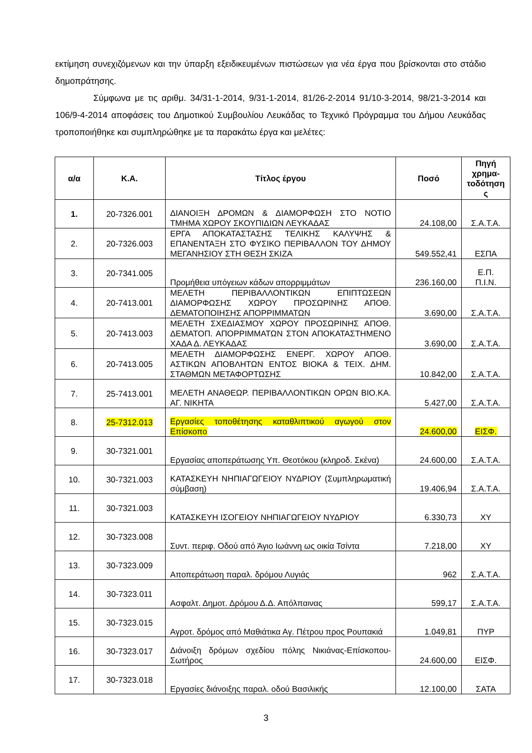εκτίμηση συνεχιζόμενων και την ύπαρξη εξειδικευμένων πιστώσεων για νέα έργα που βρίσκονται στο στάδιο δημοπράτησης.
Σύμφωνα με τις αριθμ. 34/31-1-2014, 9/31-1-2014, 81/26-2-2014 91/10-3-2014, 98/21-3-2014 και 106/9-4-2014 αποφάσεις του Δημοτικού Συμβουλίου Λευκάδας το Τεχνικό Πρόγραμμα του Δήμου Λευκάδας τροποποιήθηκε και συμπληρώθηκε με τα παρακάτω έργα και μελέτες:
| α/α | Κ.Α. | Τίτλος έργου | Ποσό | Πηγή χρημα-τοδότηση ς |
| --- | --- | --- | --- | --- |
| 1. | 20-7326.001 | ΔΙΑΝΟΙΞΗ ΔΡΟΜΩΝ & ΔΙΑΜΟΡΦΩΣΗ ΣΤΟ ΝΟΤΙΟ ΤΜΗΜΑ ΧΩΡΟΥ ΣΚΟΥΠΙΔΙΩΝ ΛΕΥΚΑΔΑΣ | 24.108,00 | Σ.Α.Τ.Α. |
| 2. | 20-7326.003 | ΕΡΓΑ ΑΠΟΚΑΤΑΣΤΑΣΗΣ ΤΕΛΙΚΗΣ ΚΑΛΥΨΗΣ & ΕΠΑΝΕΝΤΑΞΗ ΣΤΟ ΦΥΣΙΚΟ ΠΕΡΙΒΑΛΛΟΝ ΤΟΥ ΔΗΜΟΥ ΜΕΓΑΝΗΣΙΟΥ ΣΤΗ ΘΕΣΗ ΣΚΙΖΑ | 549.552,41 | ΕΣΠΑ |
| 3. | 20-7341.005 | Προμήθεια υπόγειων κάδων απορριμμάτων | 236.160,00 | Ε.Π. Π.Ι.Ν. |
| 4. | 20-7413.001 | ΜΕΛΕΤΗ ΠΕΡΙΒΑΛΛΟΝΤΙΚΩΝ ΕΠΙΠΤΩΣΕΩΝ ΔΙΑΜΟΡΦΩΣΗΣ ΧΩΡΟΥ ΠΡΟΣΩΡΙΝΗΣ ΑΠΟΘ. ΔΕΜΑΤΟΠΟΙΗΣΗΣ ΑΠΟΡΡΙΜΜΑΤΩΝ | 3.690,00 | Σ.Α.Τ.Α. |
| 5. | 20-7413.003 | ΜΕΛΕΤΗ ΣΧΕΔΙΑΣΜΟΥ ΧΩΡΟΥ ΠΡΟΣΩΡΙΝΗΣ ΑΠΟΘ. ΔΕΜΑΤΟΠ. ΑΠΟΡΡΙΜΜΑΤΩΝ ΣΤΟΝ ΑΠΟΚΑΤΑΣΤΗΜΕΝΟ ΧΑΔΑ Δ. ΛΕΥΚΑΔΑΣ | 3.690,00 | Σ.Α.Τ.Α. |
| 6. | 20-7413.005 | ΜΕΛΕΤΗ ΔΙΑΜΟΡΦΩΣΗΣ ΕΝΕΡΓ. ΧΩΡΟΥ ΑΠΟΘ. ΑΣΤΙΚΩΝ ΑΠΟΒΛΗΤΩΝ ΕΝΤΟΣ ΒΙΟΚΑ & ΤΕΙΧ. ΔΗΜ. ΣΤΑΘΜΩΝ ΜΕΤΑΦΟΡΤΩΣΗΣ | 10.842,00 | Σ.Α.Τ.Α. |
| 7. | 25-7413.001 | ΜΕΛΕΤΗ ΑΝΑΘΕΩΡ. ΠΕΡΙΒΑΛΛΟΝΤΙΚΩΝ ΟΡΩΝ ΒΙΟ.ΚΑ. ΑΓ. ΝΙΚΗΤΑ | 5.427,00 | Σ.Α.Τ.Α. |
| 8. | 25-7312.013 | Εργασίες τοποθέτησης καταθλιπτικού αγωγού στον Επίσκοπο | 24.600,00 | ΕΙΣΦ. |
| 9. | 30-7321.001 | Εργασίας αποπεράτωσης Υπ. Θεοτόκου (κληροδ. Σκένα) | 24.600,00 | Σ.Α.Τ.Α. |
| 10. | 30-7321.003 | ΚΑΤΑΣΚΕΥΗ ΝΗΠΙΑΓΩΓΕΙΟΥ ΝΥΔΡΙΟΥ (Συμπληρωματική σύμβαση) | 19.406,94 | Σ.Α.Τ.Α. |
| 11. | 30-7321.003 | ΚΑΤΑΣΚΕΥΗ ΙΣΟΓΕΙΟΥ ΝΗΠΙΑΓΩΓΕΙΟΥ ΝΥΔΡΙΟΥ | 6.330,73 | ΧΥ |
| 12. | 30-7323.008 | Συντ. περιφ. Οδού από Άγιο Ιωάννη ως οικία Τσίντα | 7.218,00 | ΧΥ |
| 13. | 30-7323.009 | Αποπεράτωση παραλ. δρόμου Λυγιάς | 962 | Σ.Α.Τ.Α. |
| 14. | 30-7323.011 | Ασφαλτ. Δημοτ. Δρόμου Δ.Δ. Απόλπαινας | 599,17 | Σ.Α.Τ.Α. |
| 15. | 30-7323.015 | Αγροτ. δρόμος από Μαθιάτικα Αγ. Πέτρου προς Ρουπακιά | 1.049,81 | ΠΥΡ |
| 16. | 30-7323.017 | Διάνοιξη δρόμων σχεδίου πόλης Νικιάνας-Επίσκοπου-Σωτήρος | 24.600,00 | ΕΙΣΦ. |
| 17. | 30-7323.018 | Εργασίες διάνοιξης παραλ. οδού Βασιλικής | 12.100,00 | ΣΑΤΑ |
3